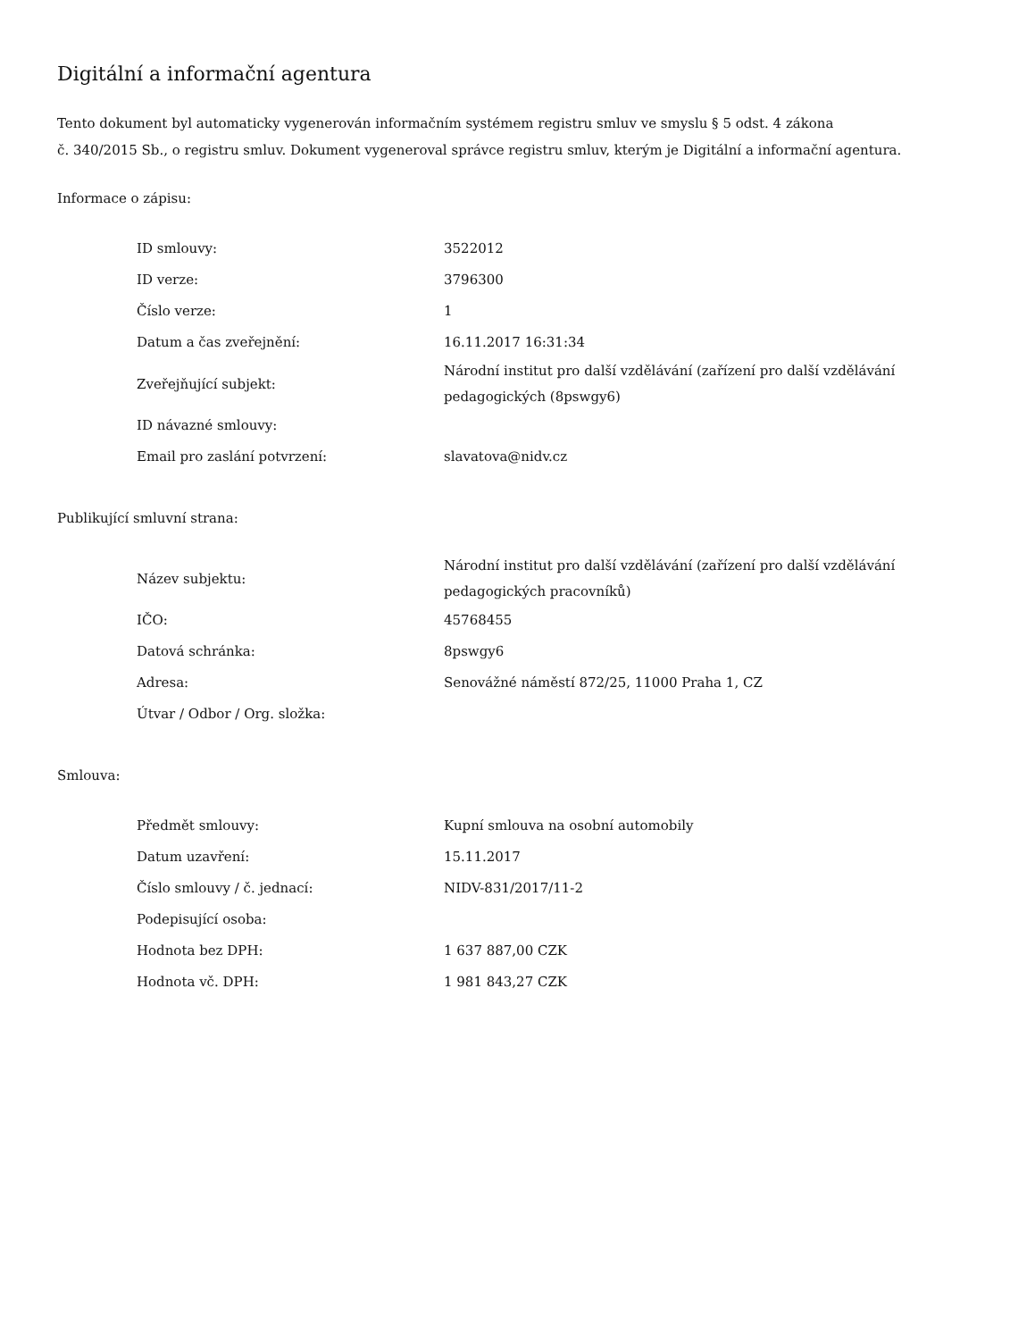Digitální a informační agentura
Tento dokument byl automaticky vygenerován informačním systémem registru smluv ve smyslu § 5 odst. 4 zákona
č. 340/2015 Sb., o registru smluv. Dokument vygeneroval správce registru smluv, kterým je Digitální a informační agentura.
Informace o zápisu:
| ID smlouvy: | 3522012 |
| ID verze: | 3796300 |
| Číslo verze: | 1 |
| Datum a čas zveřejnění: | 16.11.2017 16:31:34 |
| Zveřejňující subjekt: | Národní institut pro další vzdělávání (zařízení pro další vzdělávání pedagogických (8pswgy6) |
| ID návazné smlouvy: | |
| Email pro zaslání potvrzení: | slavatova@nidv.cz |
Publikující smluvní strana:
| Název subjektu: | Národní institut pro další vzdělávání (zařízení pro další vzdělávání pedagogických pracovníků) |
| IČO: | 45768455 |
| Datová schránka: | 8pswgy6 |
| Adresa: | Senovážné náměstí 872/25, 11000 Praha 1, CZ |
| Útvar / Odbor / Org. složka: | |
Smlouva:
| Předmět smlouvy: | Kupní smlouva na osobní automobily |
| Datum uzavření: | 15.11.2017 |
| Číslo smlouvy / č. jednací: | NIDV-831/2017/11-2 |
| Podepisující osoba: | |
| Hodnota bez DPH: | 1 637 887,00 CZK |
| Hodnota vč. DPH: | 1 981 843,27 CZK |